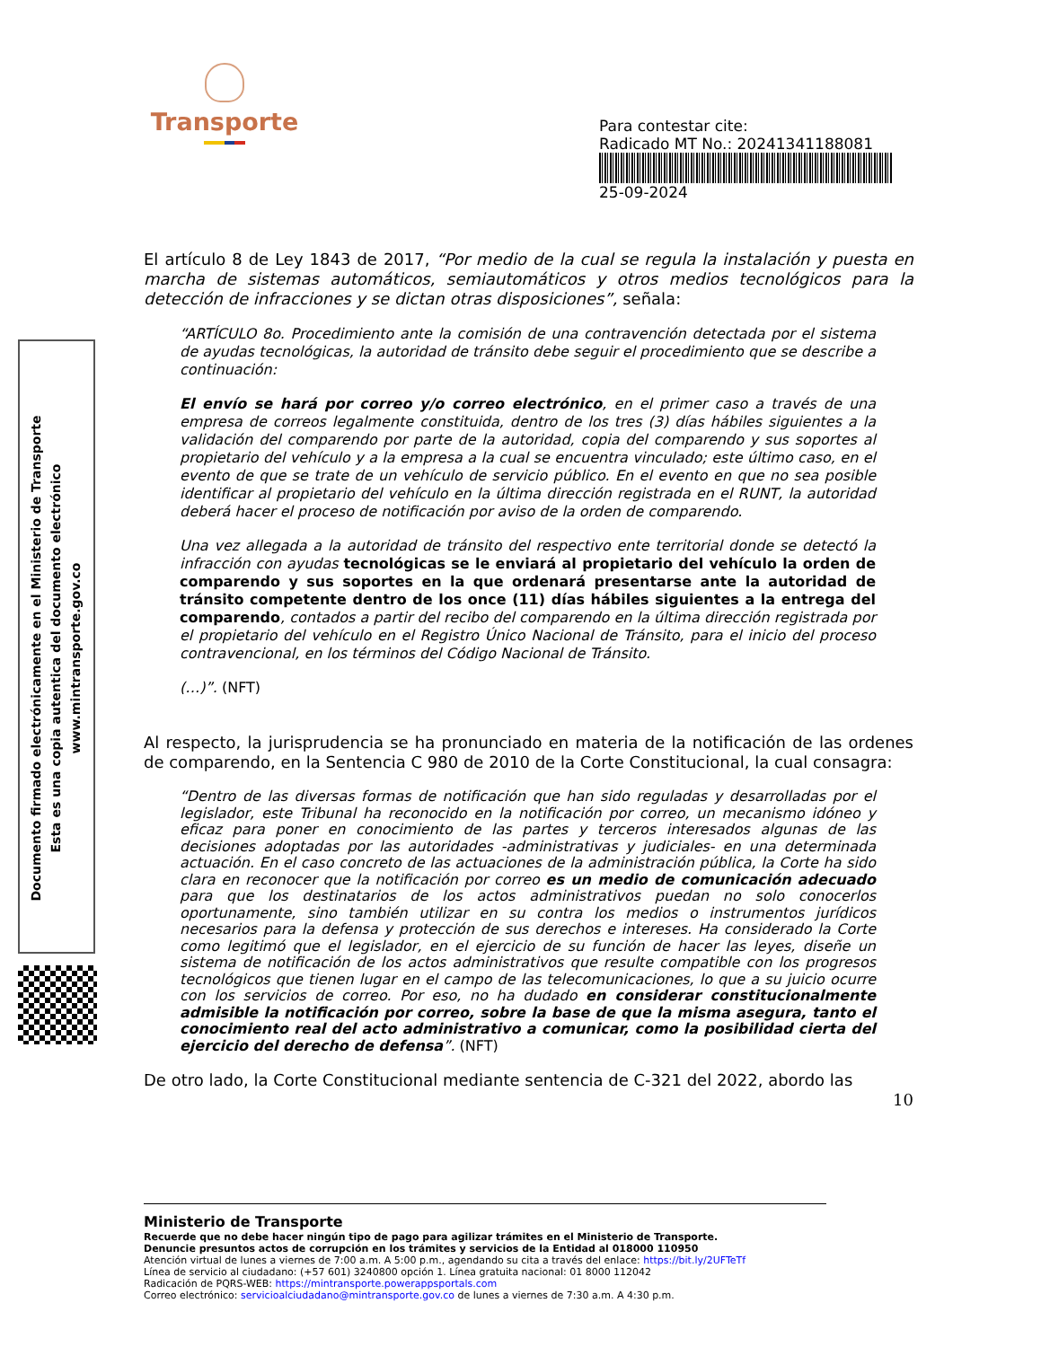Transporte
Para contestar cite:
Radicado MT No.: 20241341188081
25-09-2024
Documento firmado electrónicamente en el Ministerio de Transporte
Esta es una copia autentica del documento electrónico
www.mintransporte.gov.co
El artículo 8 de Ley 1843 de 2017, “Por medio de la cual se regula la instalación y puesta en marcha de sistemas automáticos, semiautomáticos y otros medios tecnológicos para la detección de infracciones y se dictan otras disposiciones”, señala:
“ARTÍCULO 8o. Procedimiento ante la comisión de una contravención detectada por el sistema de ayudas tecnológicas, la autoridad de tránsito debe seguir el procedimiento que se describe a continuación:
El envío se hará por correo y/o correo electrónico, en el primer caso a través de una empresa de correos legalmente constituida, dentro de los tres (3) días hábiles siguientes a la validación del comparendo por parte de la autoridad, copia del comparendo y sus soportes al propietario del vehículo y a la empresa a la cual se encuentra vinculado; este último caso, en el evento de que se trate de un vehículo de servicio público. En el evento en que no sea posible identificar al propietario del vehículo en la última dirección registrada en el RUNT, la autoridad deberá hacer el proceso de notificación por aviso de la orden de comparendo.
Una vez allegada a la autoridad de tránsito del respectivo ente territorial donde se detectó la infracción con ayudas tecnológicas se le enviará al propietario del vehículo la orden de comparendo y sus soportes en la que ordenará presentarse ante la autoridad de tránsito competente dentro de los once (11) días hábiles siguientes a la entrega del comparendo, contados a partir del recibo del comparendo en la última dirección registrada por el propietario del vehículo en el Registro Único Nacional de Tránsito, para el inicio del proceso contravencional, en los términos del Código Nacional de Tránsito.
(…)”. (NFT)
Al respecto, la jurisprudencia se ha pronunciado en materia de la notificación de las ordenes de comparendo, en la Sentencia C 980 de 2010 de la Corte Constitucional, la cual consagra:
“Dentro de las diversas formas de notificación que han sido reguladas y desarrolladas por el legislador, este Tribunal ha reconocido en la notificación por correo, un mecanismo idóneo y eficaz para poner en conocimiento de las partes y terceros interesados algunas de las decisiones adoptadas por las autoridades -administrativas y judiciales- en una determinada actuación. En el caso concreto de las actuaciones de la administración pública, la Corte ha sido clara en reconocer que la notificación por correo es un medio de comunicación adecuado para que los destinatarios de los actos administrativos puedan no solo conocerlos oportunamente, sino también utilizar en su contra los medios o instrumentos jurídicos necesarios para la defensa y protección de sus derechos e intereses. Ha considerado la Corte como legitimó que el legislador, en el ejercicio de su función de hacer las leyes, diseñe un sistema de notificación de los actos administrativos que resulte compatible con los progresos tecnológicos que tienen lugar en el campo de las telecomunicaciones, lo que a su juicio ocurre con los servicios de correo. Por eso, no ha dudado en considerar constitucionalmente admisible la notificación por correo, sobre la base de que la misma asegura, tanto el conocimiento real del acto administrativo a comunicar, como la posibilidad cierta del ejercicio del derecho de defensa”. (NFT)
De otro lado, la Corte Constitucional mediante sentencia de C-321 del 2022, abordo las
10
Ministerio de Transporte
Recuerde que no debe hacer ningún tipo de pago para agilizar trámites en el Ministerio de Transporte.
Denuncie presuntos actos de corrupción en los trámites y servicios de la Entidad al 018000 110950
Atención virtual de lunes a viernes de 7:00 a.m. A 5:00 p.m., agendando su cita a través del enlace: https://bit.ly/2UFTeTf
Línea de servicio al ciudadano: (+57 601) 3240800 opción 1. Línea gratuita nacional: 01 8000 112042
Radicación de PQRS-WEB: https://mintransporte.powerappsportals.com
Correo electrónico: servicioalciudadano@mintransporte.gov.co de lunes a viernes de 7:30 a.m. A 4:30 p.m.